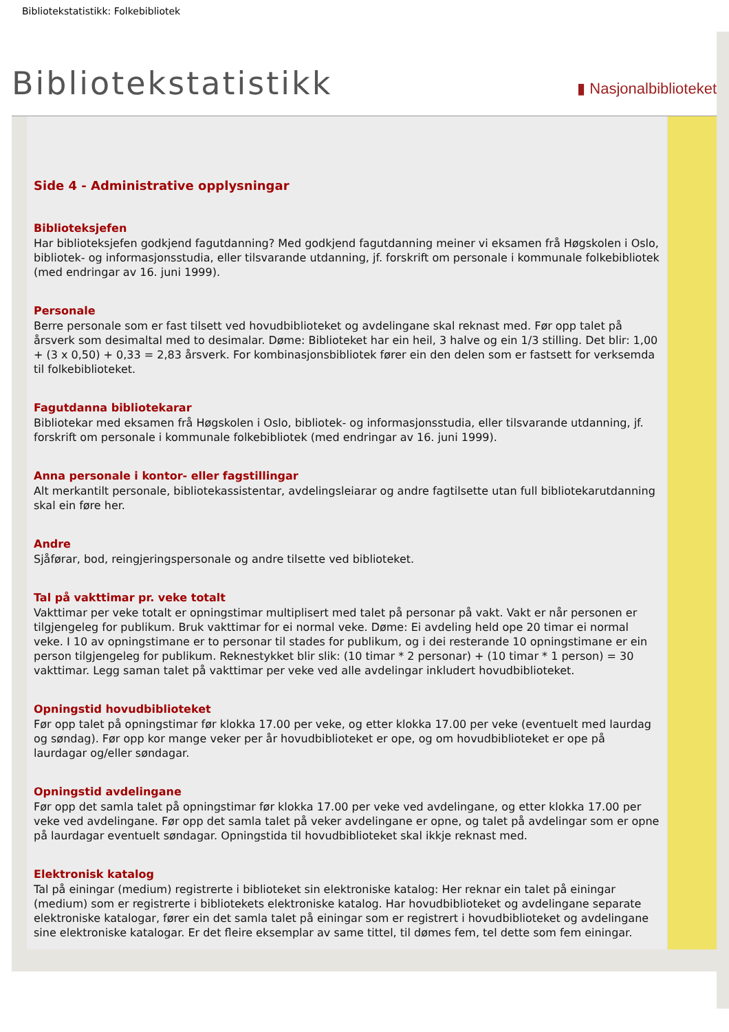Bibliotekstatistikk: Folkebibliotek
Bibliotekstatistikk
▮ Nasjonalbiblioteket
Side 4 - Administrative opplysningar
Biblioteksjefen
Har biblioteksjefen godkjend fagutdanning? Med godkjend fagutdanning meiner vi eksamen frå Høgskolen i Oslo, bibliotek- og informasjonsstudia, eller tilsvarande utdanning, jf. forskrift om personale i kommunale folkebibliotek (med endringar av 16. juni 1999).
Personale
Berre personale som er fast tilsett ved hovudbiblioteket og avdelingane skal reknast med. Før opp talet på årsverk som desimaltal med to desimalar. Døme: Biblioteket har ein heil, 3 halve og ein 1/3 stilling. Det blir: 1,00 + (3 x 0,50) + 0,33 = 2,83 årsverk. For kombinasjonsbibliotek fører ein den delen som er fastsett for verksemda til folkebiblioteket.
Fagutdanna bibliotekarar
Bibliotekar med eksamen frå Høgskolen i Oslo, bibliotek- og informasjonsstudia, eller tilsvarande utdanning, jf. forskrift om personale i kommunale folkebibliotek (med endringar av 16. juni 1999).
Anna personale i kontor- eller fagstillingar
Alt merkantilt personale, bibliotekassistentar, avdelingsleiarar og andre fagtilsette utan full bibliotekarutdanning skal ein føre her.
Andre
Sjåførar, bod, reingjeringspersonale og andre tilsette ved biblioteket.
Tal på vakttimar pr. veke totalt
Vakttimar per veke totalt er opningstimar multiplisert med talet på personar på vakt. Vakt er når personen er tilgjengeleg for publikum. Bruk vakttimar for ei normal veke. Døme: Ei avdeling held ope 20 timar ei normal veke. I 10 av opningstimane er to personar til stades for publikum, og i dei resterande 10 opningstimane er ein person tilgjengeleg for publikum. Reknestykket blir slik: (10 timar * 2 personar) + (10 timar * 1 person) = 30 vakttimar. Legg saman talet på vakttimar per veke ved alle avdelingar inkludert hovudbiblioteket.
Opningstid hovudbiblioteket
Før opp talet på opningstimar før klokka 17.00 per veke, og etter klokka 17.00 per veke (eventuelt med laurdag og søndag). Før opp kor mange veker per år hovudbiblioteket er ope, og om hovudbiblioteket er ope på laurdagar og/eller søndagar.
Opningstid avdelingane
Før opp det samla talet på opningstimar før klokka 17.00 per veke ved avdelingane, og etter klokka 17.00 per veke ved avdelingane. Før opp det samla talet på veker avdelingane er opne, og talet på avdelingar som er opne på laurdagar eventuelt søndagar. Opningstida til hovudbiblioteket skal ikkje reknast med.
Elektronisk katalog
Tal på einingar (medium) registrerte i biblioteket sin elektroniske katalog: Her reknar ein talet på einingar (medium) som er registrerte i bibliotekets elektroniske katalog. Har hovudbiblioteket og avdelingane separate elektroniske katalogar, fører ein det samla talet på einingar som er registrert i hovudbiblioteket og avdelingane sine elektroniske katalogar. Er det fleire eksemplar av same tittel, til dømes fem, tel dette som fem einingar.